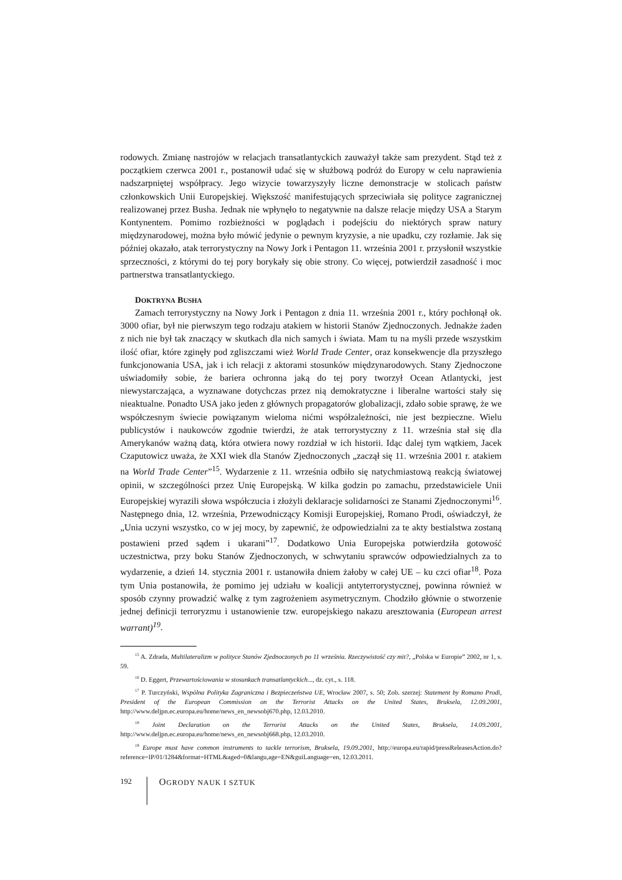rodowych. Zmianę nastrojów w relacjach transatlantyckich zauważył także sam prezydent. Stąd też z początkiem czerwca 2001 r., postanowił udać się w służbową podróż do Europy w celu naprawienia nadszarpniętej współpracy. Jego wizycie towarzyszyły liczne demonstracje w stolicach państw członkowskich Unii Europejskiej. Większość manifestujących sprzeciwiała się polityce zagranicznej realizowanej przez Busha. Jednak nie wpłynęło to negatywnie na dalsze relacje między USA a Starym Kontynentem. Pomimo rozbieżności w poglądach i podejściu do niektórych spraw natury międzynarodowej, można było mówić jedynie o pewnym kryzysie, a nie upadku, czy rozłamie. Jak się później okazało, atak terrorystyczny na Nowy Jork i Pentagon 11. września 2001 r. przysłonił wszystkie sprzeczności, z którymi do tej pory borykały się obie strony. Co więcej, potwierdził zasadność i moc partnerstwa transatlantyckiego.
DOKTRYNA BUSHA
Zamach terrorystyczny na Nowy Jork i Pentagon z dnia 11. września 2001 r., który pochłonął ok. 3000 ofiar, był nie pierwszym tego rodzaju atakiem w historii Stanów Zjednoczonych. Jednakże żaden z nich nie był tak znaczący w skutkach dla nich samych i świata. Mam tu na myśli przede wszystkim ilość ofiar, które zginęły pod zgliszczami wież World Trade Center, oraz konsekwencje dla przyszłego funkcjonowania USA, jak i ich relacji z aktorami stosunków międzynarodowych. Stany Zjednoczone uświadomiły sobie, że bariera ochronna jaką do tej pory tworzył Ocean Atlantycki, jest niewystarczająca, a wyznawane dotychczas przez nią demokratyczne i liberalne wartości stały się nieaktualne. Ponadto USA jako jeden z głównych propagatorów globalizacji, zdało sobie sprawę, że we współczesnym świecie powiązanym wieloma nićmi współzależności, nie jest bezpieczne. Wielu publicystów i naukowców zgodnie twierdzi, że atak terrorystyczny z 11. września stał się dla Amerykanów ważną datą, która otwiera nowy rozdział w ich historii. Idąc dalej tym wątkiem, Jacek Czaputowicz uważa, że XXI wiek dla Stanów Zjednoczonych „zaczął się 11. września 2001 r. atakiem na World Trade Center”<sup>15</sup>. Wydarzenie z 11. września odbiło się natychmiastową reakcją światowej opinii, w szczególności przez Unię Europejską. W kilka godzin po zamachu, przedstawiciele Unii Europejskiej wyrazili słowa współczucia i złożyli deklaracje solidarności ze Stanami Zjednoczonymi<sup>16</sup>. Następnego dnia, 12. września, Przewodniczący Komisji Europejskiej, Romano Prodi, oświadczył, że „Unia uczyni wszystko, co w jej mocy, by zapewnić, że odpowiedzialni za te akty bestialstwa zostaną postawieni przed sądem i ukarani”<sup>17</sup>. Dodatkowo Unia Europejska potwierdziła gotowość uczestnictwa, przy boku Stanów Zjednoczonych, w schwytaniu sprawców odpowiedzialnych za to wydarzenie, a dzień 14. stycznia 2001 r. ustanowiła dniem żałoby w całej UE – ku czci ofiar<sup>18</sup>. Poza tym Unia postanowiła, że pomimo jej udziału w koalicji antyterrorystycznej, powinna również w sposób czynny prowadzić walkę z tym zagrożeniem asymetrycznym. Chodziło głównie o stworzenie jednej definicji terroryzmu i ustanowienie tzw. europejskiego nakazu aresztowania (European arrest warrant)<sup>19</sup>.
<sup>15</sup> A. Zdrada, Multilateralizm w polityce Stanów Zjednoczonych po 11 września. Rzeczywistość czy mit?, „Polska w Europie” 2002, nr 1, s. 59.
<sup>16</sup> D. Eggert, Przewartościowania w stosunkach transatlantyckich..., dz. cyt., s. 118.
<sup>17</sup> P. Turczyński, Wspólna Polityka Zagraniczna i Bezpieczeństwa UE, Wrocław 2007, s. 50; Zob. szerzej: Statement by Romano Prodi, President of the European Commission on the Terrorist Attacks on the United States, Bruksela, 12.09.2001, http://www.deljpn.ec.europa.eu/home/news_en_newsobj670.php, 12.03.2010.
<sup>18</sup> Joint Declaration on the Terrorist Attacks on the United States, Bruksela, 14.09.2001, http://www.deljpn.ec.europa.eu/home/news_en_newsobj668.php, 12.03.2010.
<sup>19</sup> Europe must have common instruments to tackle terrorism, Bruksela, 19.09.2001, http://europa.eu/rapid/pressReleasesAction.do?reference=IP/01/1284&format=HTML&aged=0&langu,age=EN&guiLanguage=en, 12.03.2011.
192
OGRODY NAUK I SZTUK